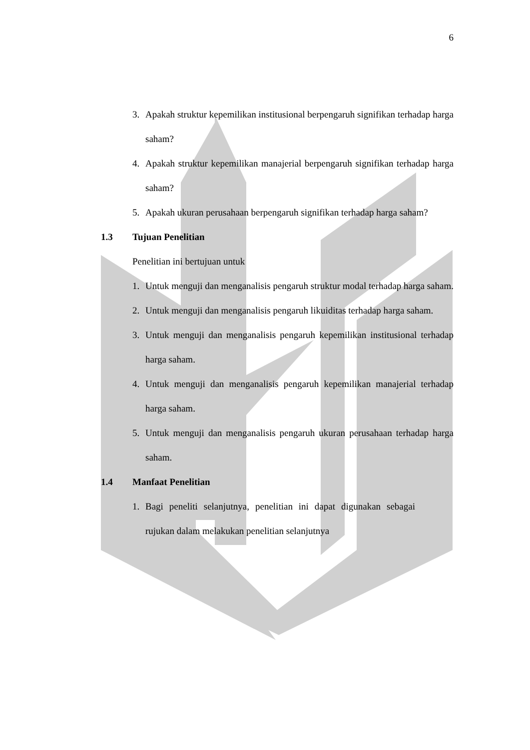6
3. Apakah struktur kepemilikan institusional berpengaruh signifikan terhadap harga saham?
4. Apakah struktur kepemilikan manajerial berpengaruh signifikan terhadap harga saham?
5. Apakah ukuran perusahaan berpengaruh signifikan terhadap harga saham?
1.3 Tujuan Penelitian
Penelitian ini bertujuan untuk
1. Untuk menguji dan menganalisis pengaruh struktur modal terhadap harga saham.
2. Untuk menguji dan menganalisis pengaruh likuiditas terhadap harga saham.
3. Untuk menguji dan menganalisis pengaruh kepemilikan institusional terhadap harga saham.
4. Untuk menguji dan menganalisis pengaruh kepemilikan manajerial terhadap harga saham.
5. Untuk menguji dan menganalisis pengaruh ukuran perusahaan terhadap harga saham.
1.4 Manfaat Penelitian
1. Bagi peneliti selanjutnya, penelitian ini dapat digunakan sebagai rujukan dalam melakukan penelitian selanjutnya